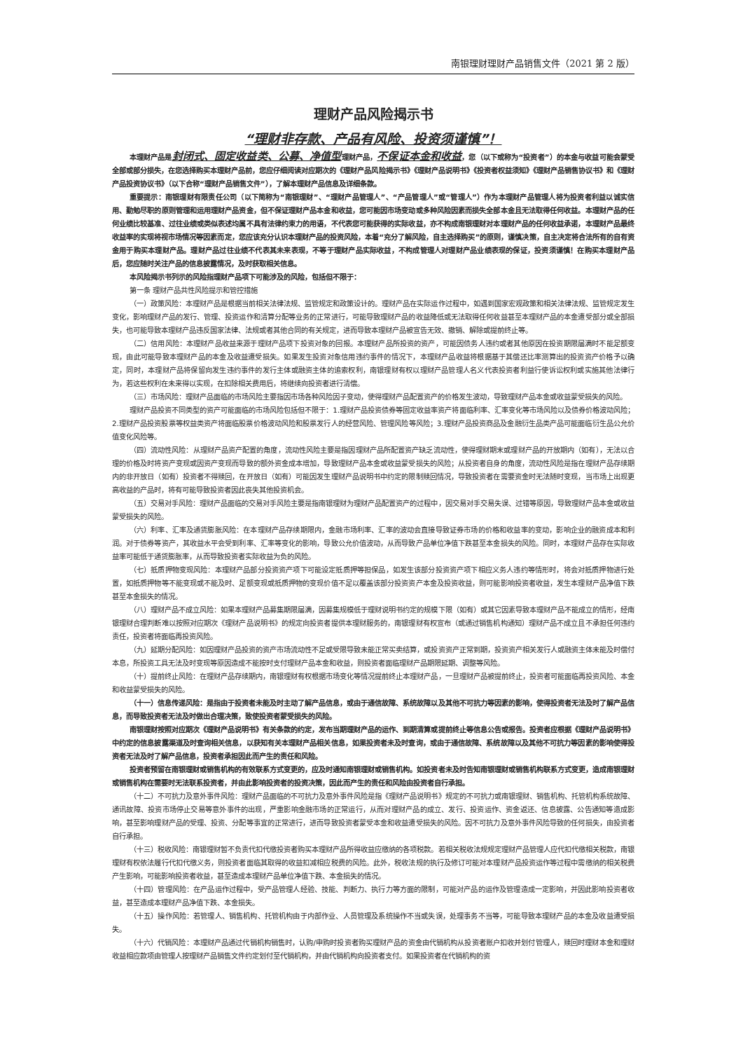南银理财理财产品销售文件（2021 第 2 版）
理财产品风险揭示书
“理财非存款、产品有风险、投资须谨慎”！
本理财产品是封闭式、固定收益类、公募、净值型理财产品，不保证本金和收益，您（以下或称为“投资者”）的本金与收益可能会蒙受全部或部分损失，在您选择购买本理财产品前，您应仔细阅读对应期次的《理财产品风险揭示书》《理财产品说明书》《投资者权益须知》《理财产品销售协议书》和《理财产品投资协议书》（以下合称“理财产品销售文件”），了解本理财产品信息及详细条款。
重要提示：南银理财有限责任公司（以下简称为“南银理财”、“理财产品管理人”、“产品管理人”或“管理人”）作为本理财产品管理人将为投资者利益以诚实信用、勤勉尽职的原则管理和运用理财产品资金，但不保证理财产品本金和收益，您可能因市场变动或多种风险因素而损失全部本金且无法取得任何收益。本理财产品的任何业绩比较基准、过往业绩或类似表述均属不具有法律约束力的用语，不代表您可能获得的实际收益，亦不构成南银理财对本理财产品的任何收益承诺，本理财产品最终收益率的实现将视市场情况等因素而定，您应该充分认识本理财产品的投资风险，本着“充分了解风险，自主选择购买”的原则，谨慎决策，自主决定将合法所有的自有资金用于购买本理财产品。理财产品过往业绩不代表其未来表现，不等于理财产品实际收益，不构成管理人对理财产品业绩表现的保证，投资须谨慎！在购买本理财产品后，您应随时关注产品的信息披露情况，及时获取相关信息。
本风险揭示书列示的风险指理财产品项下可能涉及的风险，包括但不限于：
第一条 理财产品共性风险提示和管控措施
（一）政策风险：本理财产品是根据当前相关法律法规、监管规定和政策设计的。理财产品在实际运作过程中，如遇到国家宏观政策和相关法律法规、监管规定发生变化，影响理财产品的发行、管理、投资运作和清算分配等业务的正常进行，可能导致理财产品的收益降低或无法取得任何收益甚至本理财产品的本金遭受部分或全部损失，也可能导致本理财产品违反国家法律、法规或者其他合同的有关规定，进而导致本理财产品被宣告无效、撤销、解除或提前终止等。
（二）信用风险：本理财产品收益来源于理财产品项下投资对象的回报。本理财产品所投资的资产，可能因债务人违约或者其他原因在投资期限届满时不能足额变现，由此可能导致本理财产品的本金及收益遭受损失。如果发生投资对象信用违约事件的情况下，本理财产品收益将根据基于其偿还比率测算出的投资资产价格予以确定，同时，本理财产品将保留向发生违约事件的发行主体或融资主体的追索权利，南银理财有权以理财产品管理人名义代表投资者利益行使诉讼权利或实施其他法律行为，若这些权利在未来得以实现，在扣除相关费用后，将继续向投资者进行清偿。
（三）市场风险：理财产品面临的市场风险主要指因市场各种风险因子变动，使得理财产品配置资产的价格发生波动，导致理财产品本金或收益蒙受损失的风险。
理财产品投资不同类型的资产可能面临的市场风险包括但不限于：1.理财产品投资债券等固定收益率资产将面临利率、汇率变化等市场风险以及债券价格波动风险；2.理财产品投资股票等权益类资产将面临股票价格波动风险和股票发行人的经营风险、管理风险等风险；3.理财产品投资商品及金融衍生品类产品可能面临衍生品公允价值变化风险等。
（四）流动性风险：从理财产品资产配置的角度，流动性风险主要是指因理财产品所配置资产缺乏流动性，使得理财期末或理财产品的开放期内（如有），无法以合理的价格及时将资产变现或因资产变现而导致的额外资金成本增加，导致理财产品本金或收益蒙受损失的风险；从投资者自身的角度，流动性风险是指在理财产品存续期内的非开放日（如有）投资者不得赎回，在开放日（如有）可能因发生理财产品说明书中约定的限制赎回情况，导致投资者在需要资金时无法随时变现，当市场上出现更高收益的产品时，将有可能导致投资者因此丧失其他投资机会。
（五）交易对手风险：理财产品面临的交易对手风险主要是指南银理财为理财产品配置资产的过程中，因交易对手交易失误、过错等原因，导致理财产品本金或收益蒙受损失的风险。
（六）利率、汇率及通货膨胀风险：在本理财产品存续期限内，金融市场利率、汇率的波动会直接导致证券市场的价格和收益率的变动，影响企业的融资成本和利润。对于债券等资产，其收益水平会受到利率、汇率等变化的影响，导致公允价值波动，从而导致产品单位净值下跌甚至本金损失的风险。同时，本理财产品存在实际收益率可能低于通货膨胀率，从而导致投资者实际收益为负的风险。
（七）抵质押物变现风险：本理财产品部分投资资产项下可能设定抵质押等担保品，如发生该部分投资资产项下相应义务人违约等情形时，将会对抵质押物进行处置，如抵质押物等不能变现或不能及时、足额变现或抵质押物的变现价值不足以覆盖该部分投资资产本金及投资收益，则可能影响投资者收益，发生本理财产品净值下跌甚至本金损失的情况。
（八）理财产品不成立风险：如果本理财产品募集期限届满，因募集规模低于理财说明书约定的规模下限（如有）或其它因素导致本理财产品不能成立的情形，经南银理财合理判断难以按照对应期次《理财产品说明书》的规定向投资者提供本理财服务的，南银理财有权宣布（或通过销售机构通知）理财产品不成立且不承担任何违约责任，投资者将面临再投资风险。
（九）延期分配风险：如因理财产品投资的资产市场流动性不足或受限导致未能正常买卖结算，或投资资产正常到期，投资资产相关发行人或融资主体未能及时偿付本息，所投资工具无法及时变现等原因造成不能按时支付理财产品本金和收益，则投资者面临理财产品期限延期、调整等风险。
（十）提前终止风险：在理财产品存续期内，南银理财有权根据市场变化等情况提前终止本理财产品，一旦理财产品被提前终止，投资者可能面临再投资风险、本金和收益蒙受损失的风险。
（十一）信息传递风险：是指由于投资者未能及时主动了解产品信息，或由于通信故障、系统故障以及其他不可抗力等因素的影响，使得投资者无法及时了解产品信息，而导致投资者无法及时做出合理决策，致使投资者蒙受损失的风险。
南银理财按照对应期次《理财产品说明书》有关条款的约定，发布当期理财产品的运作、到期清算或提前终止等信息公告或报告。投资者应根据《理财产品说明书》中约定的信息披露渠道及时查询相关信息，以获知有关本理财产品相关信息，如果投资者未及时查询，或由于通信故障、系统故障以及其他不可抗力等因素的影响使得投资者无法及时了解产品信息，投资者承担因此而产生的责任和风险。
投资者预留在南银理财或销售机构的有效联系方式变更的，应及时通知南银理财或销售机构。如投资者未及时告知南银理财或销售机构联系方式变更，造成南银理财或销售机构在需要时无法联系投资者，并由此影响投资者的投资决策，因此而产生的责任和风险由投资者自行承担。
（十二）不可抗力及意外事件风险：理财产品面临的不可抗力及意外事件风险是指《理财产品说明书》规定的不可抗力或南银理财、销售机构、托管机构系统故障、通讯故障、投资市场停止交易等意外事件的出现，严重影响金融市场的正常运行，从而对理财产品的成立、发行、投资运作、资金返还、信息披露、公告通知等造成影响，甚至影响理财产品的受理、投资、分配等事宜的正常进行，进而导致投资者蒙受本金和收益遭受损失的风险。因不可抗力及意外事件风险导致的任何损失，由投资者自行承担。
（十三）税收风险：南银理财暂不负责代扣代缴投资者购买本理财产品所得收益应缴纳的各项税款。若相关税收法规规定理财产品管理人应代扣代缴相关税款，南银理财有权依法履行代扣代缴义务，则投资者面临其取得的收益扣减相应税费的风险。此外，税收法规的执行及修订可能对本理财产品投资运作等过程中需缴纳的相关税费产生影响，可能影响投资者收益，甚至造成本理财产品单位净值下跌、本金损失的情况。
（十四）管理风险：在产品运作过程中，受产品管理人经验、技能、判断力、执行力等方面的限制，可能对产品的运作及管理造成一定影响，并因此影响投资者收益，甚至造成本理财产品净值下跌、本金损失。
（十五）操作风险：若管理人、销售机构、托管机构由于内部作业、人员管理及系统操作不当或失误，处理事务不当等，可能导致本理财产品的本金及收益遭受损失。
（十六）代销风险：本理财产品通过代销机构销售时，认购/申购时投资者购买理财产品的资金由代销机构从投资者账户扣收并划付管理人，赎回时理财本金和理财收益相应款项由管理人按理财产品销售文件约定划付至代销机构，并由代销机构向投资者支付。如果投资者在代销机构的资